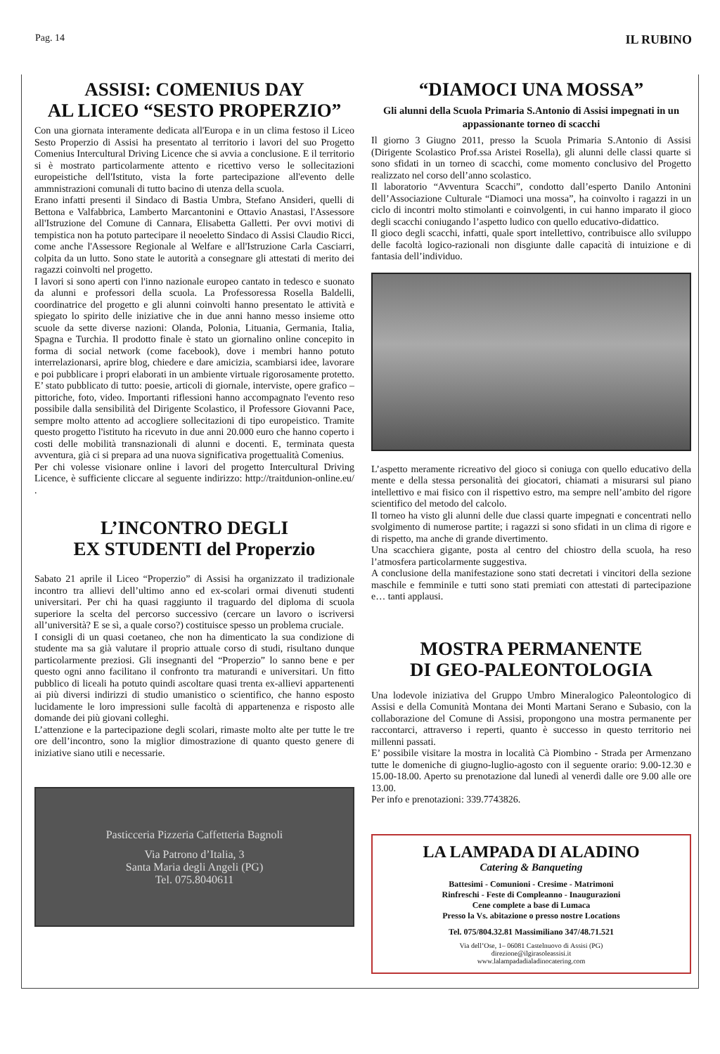Pag. 14 IL RUBINO
ASSISI: COMENIUS DAY
AL LICEO “SESTO PROPERZIO”
Con una giornata interamente dedicata all'Europa e in un clima festoso il Liceo Sesto Properzio di Assisi ha presentato al territorio i lavori del suo Progetto Comenius Intercultural Driving Licence che si avvia a conclusione. E il territorio si è mostrato particolarmente attento e ricettivo verso le sollecitazioni europeistiche dell'Istituto, vista la forte partecipazione all'evento delle ammnistrazioni comunali di tutto bacino di utenza della scuola.
Erano infatti presenti il Sindaco di Bastia Umbra, Stefano Ansideri, quelli di Bettona e Valfabbrica, Lamberto Marcantonini e Ottavio Anastasi, l'Assessore all'Istruzione del Comune di Cannara, Elisabetta Galletti. Per ovvi motivi di tempistica non ha potuto partecipare il neoeletto Sindaco di Assisi Claudio Ricci, come anche l'Assessore Regionale al Welfare e all'Istruzione Carla Casciarri, colpita da un lutto. Sono state le autorità a consegnare gli attestati di merito dei ragazzi coinvolti nel progetto.
I lavori si sono aperti con l'inno nazionale europeo cantato in tedesco e suonato da alunni e professori della scuola. La Professoressa Rosella Baldelli, coordinatrice del progetto e gli alunni coinvolti hanno presentato le attività e spiegato lo spirito delle iniziative che in due anni hanno messo insieme otto scuole da sette diverse nazioni: Olanda, Polonia, Lituania, Germania, Italia, Spagna e Turchia. Il prodotto finale è stato un giornalino online concepito in forma di social network (come facebook), dove i membri hanno potuto interrelazionarsi, aprire blog, chiedere e dare amicizia, scambiarsi idee, lavorare e poi pubblicare i propri elaborati in un ambiente virtuale rigorosamente protetto. E’ stato pubblicato di tutto: poesie, articoli di giornale, interviste, opere grafico – pittoriche, foto, video. Importanti riflessioni hanno accompagnato l'evento reso possibile dalla sensibilità del Dirigente Scolastico, il Professore Giovanni Pace, sempre molto attento ad accogliere sollecitazioni di tipo europeistico. Tramite questo progetto l'istituto ha ricevuto in due anni 20.000 euro che hanno coperto i costi delle mobilità transnazionali di alunni e docenti. E, terminata questa avventura, già ci si prepara ad una nuova significativa progettualità Comenius.
Per chi volesse visionare online i lavori del progetto Intercultural Driving Licence, è sufficiente cliccare al seguente indirizzo: http://traitdunion-online.eu/ .
L’INCONTRO DEGLI
EX STUDENTI del Properzio
Sabato 21 aprile il Liceo “Properzio” di Assisi ha organizzato il tradizionale incontro tra allievi dell’ultimo anno ed ex-scolari ormai divenuti studenti universitari. Per chi ha quasi raggiunto il traguardo del diploma di scuola superiore la scelta del percorso successivo (cercare un lavoro o iscriversi all’università? E se sì, a quale corso?) costituisce spesso un problema cruciale.
I consigli di un quasi coetaneo, che non ha dimenticato la sua condizione di studente ma sa già valutare il proprio attuale corso di studi, risultano dunque particolarmente preziosi. Gli insegnanti del “Properzio” lo sanno bene e per questo ogni anno facilitano il confronto tra maturandi e universitari. Un fitto pubblico di liceali ha potuto quindi ascoltare quasi trenta ex-allievi appartenenti ai più diversi indirizzi di studio umanistico o scientifico, che hanno esposto lucidamente le loro impressioni sulle facoltà di appartenenza e risposto alle domande dei più giovani colleghi.
L’attenzione e la partecipazione degli scolari, rimaste molto alte per tutte le tre ore dell’incontro, sono la miglior dimostrazione di quanto questo genere di iniziative siano utili e necessarie.
Pasticceria Pizzeria Caffetteria Bagnoli
Via Patrono d’Italia, 3
Santa Maria degli Angeli (PG)
Tel. 075.8040611
“DIAMOCI UNA MOSSA”
Gli alunni della Scuola Primaria S.Antonio di Assisi impegnati in un appassionante torneo di scacchi
Il giorno 3 Giugno 2011, presso la Scuola Primaria S.Antonio di Assisi (Dirigente Scolastico Prof.ssa Aristei Rosella), gli alunni delle classi quarte si sono sfidati in un torneo di scacchi, come momento conclusivo del Progetto realizzato nel corso dell’anno scolastico.
Il laboratorio “Avventura Scacchi”, condotto dall’esperto Danilo Antonini dell’Associazione Culturale “Diamoci una mossa”, ha coinvolto i ragazzi in un ciclo di incontri molto stimolanti e coinvolgenti, in cui hanno imparato il gioco degli scacchi coniugando l’aspetto ludico con quello educativo-didattico.
Il gioco degli scacchi, infatti, quale sport intellettivo, contribuisce allo sviluppo delle facoltà logico-razionali non disgiunte dalle capacità di intuizione e di fantasia dell’individuo.
L’aspetto meramente ricreativo del gioco si coniuga con quello educativo della mente e della stessa personalità dei giocatori, chiamati a misurarsi sul piano intellettivo e mai fisico con il rispettivo estro, ma sempre nell’ambito del rigore scientifico del metodo del calcolo.
Il torneo ha visto gli alunni delle due classi quarte impegnati e concentrati nello svolgimento di numerose partite; i ragazzi si sono sfidati in un clima di rigore e di rispetto, ma anche di grande divertimento.
Una scacchiera gigante, posta al centro del chiostro della scuola, ha reso l’atmosfera particolarmente suggestiva.
A conclusione della manifestazione sono stati decretati i vincitori della sezione maschile e femminile e tutti sono stati premiati con attestati di partecipazione e… tanti applausi.
MOSTRA PERMANENTE
DI GEO-PALEONTOLOGIA
Una lodevole iniziativa del Gruppo Umbro Mineralogico Paleontologico di Assisi e della Comunità Montana dei Monti Martani Serano e Subasio, con la collaborazione del Comune di Assisi, propongono una mostra permanente per raccontarci, attraverso i reperti, quanto è successo in questo territorio nei millenni passati.
E’ possibile visitare la mostra in località Cà Piombino - Strada per Armenzano tutte le domeniche di giugno-luglio-agosto con il seguente orario: 9.00-12.30 e 15.00-18.00. Aperto su prenotazione dal lunedì al venerdì dalle ore 9.00 alle ore 13.00.
Per info e prenotazioni: 339.7743826.
LA LAMPADA DI ALADINO
Catering & Banqueting
Battesimi - Comunioni - Cresime - Matrimoni
Rinfreschi - Feste di Compleanno - Inaugurazioni
Cene complete a base di Lumaca
Presso la Vs. abitazione o presso nostre Locations
Tel. 075/804.32.81 Massimiliano 347/48.71.521
Via dell’Ose, 1– 06081 Castelnuovo di Assisi (PG)
direzione@ilgirasoleassisi.it
www.lalampadadialadinocatering.com